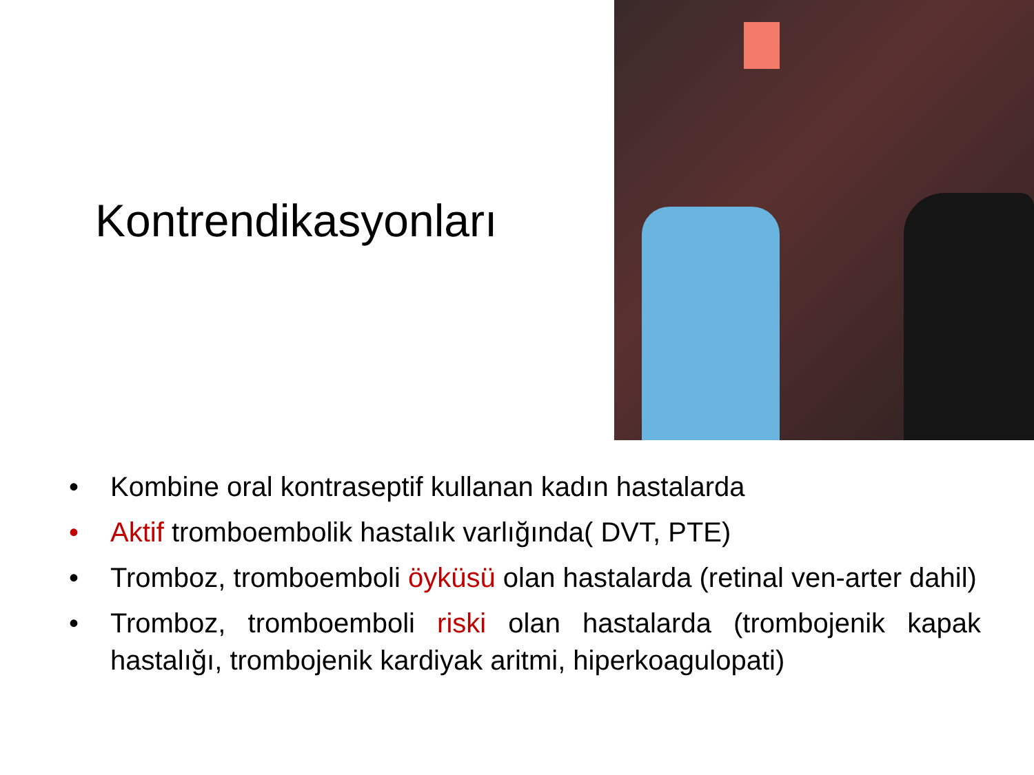Kontrendikasyonları
• Kombine oral kontraseptif kullanan kadın hastalarda
• Aktif tromboembolik hastalık varlığında( DVT, PTE)
• Tromboz, tromboemboli öyküsü olan hastalarda (retinal ven-arter dahil)
• Tromboz, tromboemboli riski olan hastalarda (trombojenik kapak hastalığı, trombojenik kardiyak aritmi, hiperkoagulopati)